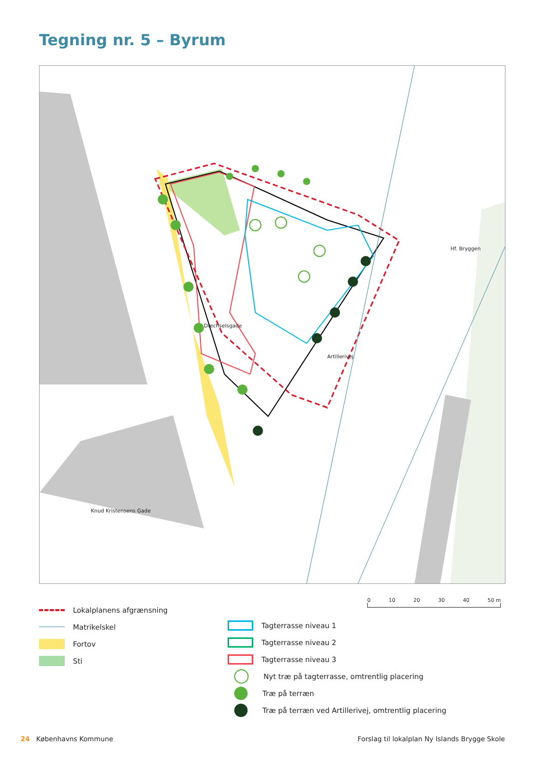Tegning nr. 5 – Byrum
Drechselsgade
Artillerivej
Hf. Bryggen
Knud Kristensens Gade
Lokalplanens afgrænsning
Matrikelskel
Fortov
Sti
Tagterrasse niveau 1
Tagterrasse niveau 2
Tagterrasse niveau 3
Nyt træ på tagterrasse, omtrentlig placering
Træ på terræn
Træ på terræn ved Artillerivej, omtrentlig placering
0 10 20 30 40 50 m
24 Københavns Kommune
Forslag til lokalplan Ny Islands Brygge Skole